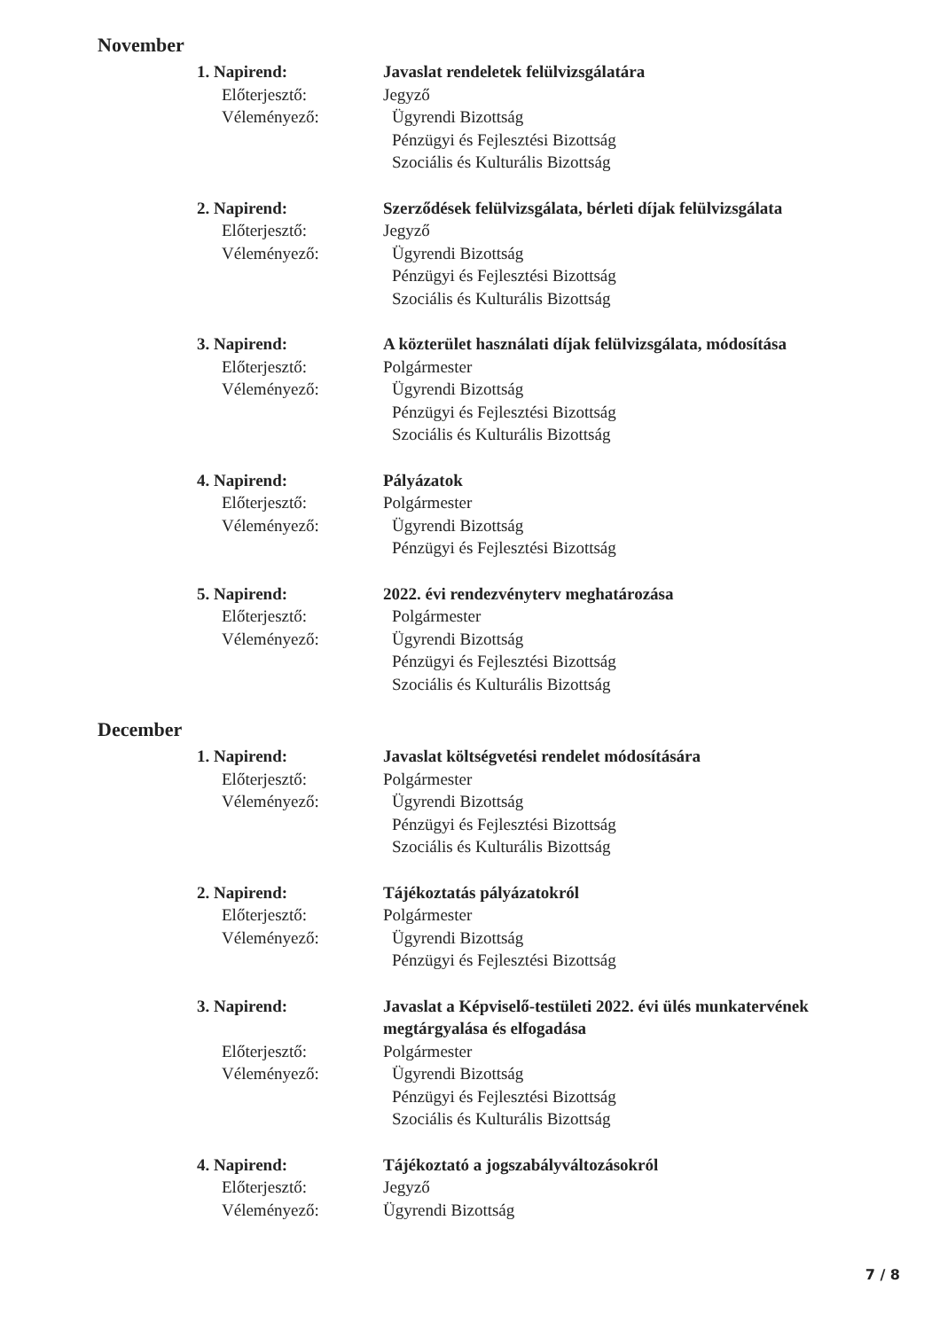November
1. Napirend:
Javaslat rendeletek felülvizsgálatára
Előterjesztő:
Jegyző
Véleményező:
Ügyrendi Bizottság
Pénzügyi és Fejlesztési Bizottság
Szociális és Kulturális Bizottság
2. Napirend:
Szerződések felülvizsgálata, bérleti díjak felülvizsgálata
Előterjesztő:
Jegyző
Véleményező:
Ügyrendi Bizottság
Pénzügyi és Fejlesztési Bizottság
Szociális és Kulturális Bizottság
3. Napirend:
A közterület használati díjak felülvizsgálata, módosítása
Előterjesztő:
Polgármester
Véleményező:
Ügyrendi Bizottság
Pénzügyi és Fejlesztési Bizottság
Szociális és Kulturális Bizottság
4. Napirend:
Pályázatok
Előterjesztő:
Polgármester
Véleményező:
Ügyrendi Bizottság
Pénzügyi és Fejlesztési Bizottság
5. Napirend:
2022. évi rendezvényterv meghatározása
Előterjesztő:
Polgármester
Véleményező:
Ügyrendi Bizottság
Pénzügyi és Fejlesztési Bizottság
Szociális és Kulturális Bizottság
December
1. Napirend:
Javaslat költségvetési rendelet módosítására
Előterjesztő:
Polgármester
Véleményező:
Ügyrendi Bizottság
Pénzügyi és Fejlesztési Bizottság
Szociális és Kulturális Bizottság
2. Napirend:
Tájékoztatás pályázatokról
Előterjesztő:
Polgármester
Véleményező:
Ügyrendi Bizottság
Pénzügyi és Fejlesztési Bizottság
3. Napirend:
Javaslat a Képviselő-testületi 2022. évi ülés munkatervének megtárgyalása és elfogadása
Előterjesztő:
Polgármester
Véleményező:
Ügyrendi Bizottság
Pénzügyi és Fejlesztési Bizottság
Szociális és Kulturális Bizottság
4. Napirend:
Tájékoztató a jogszabályváltozásokról
Előterjesztő:
Jegyző
Véleményező:
Ügyrendi Bizottság
7 / 8